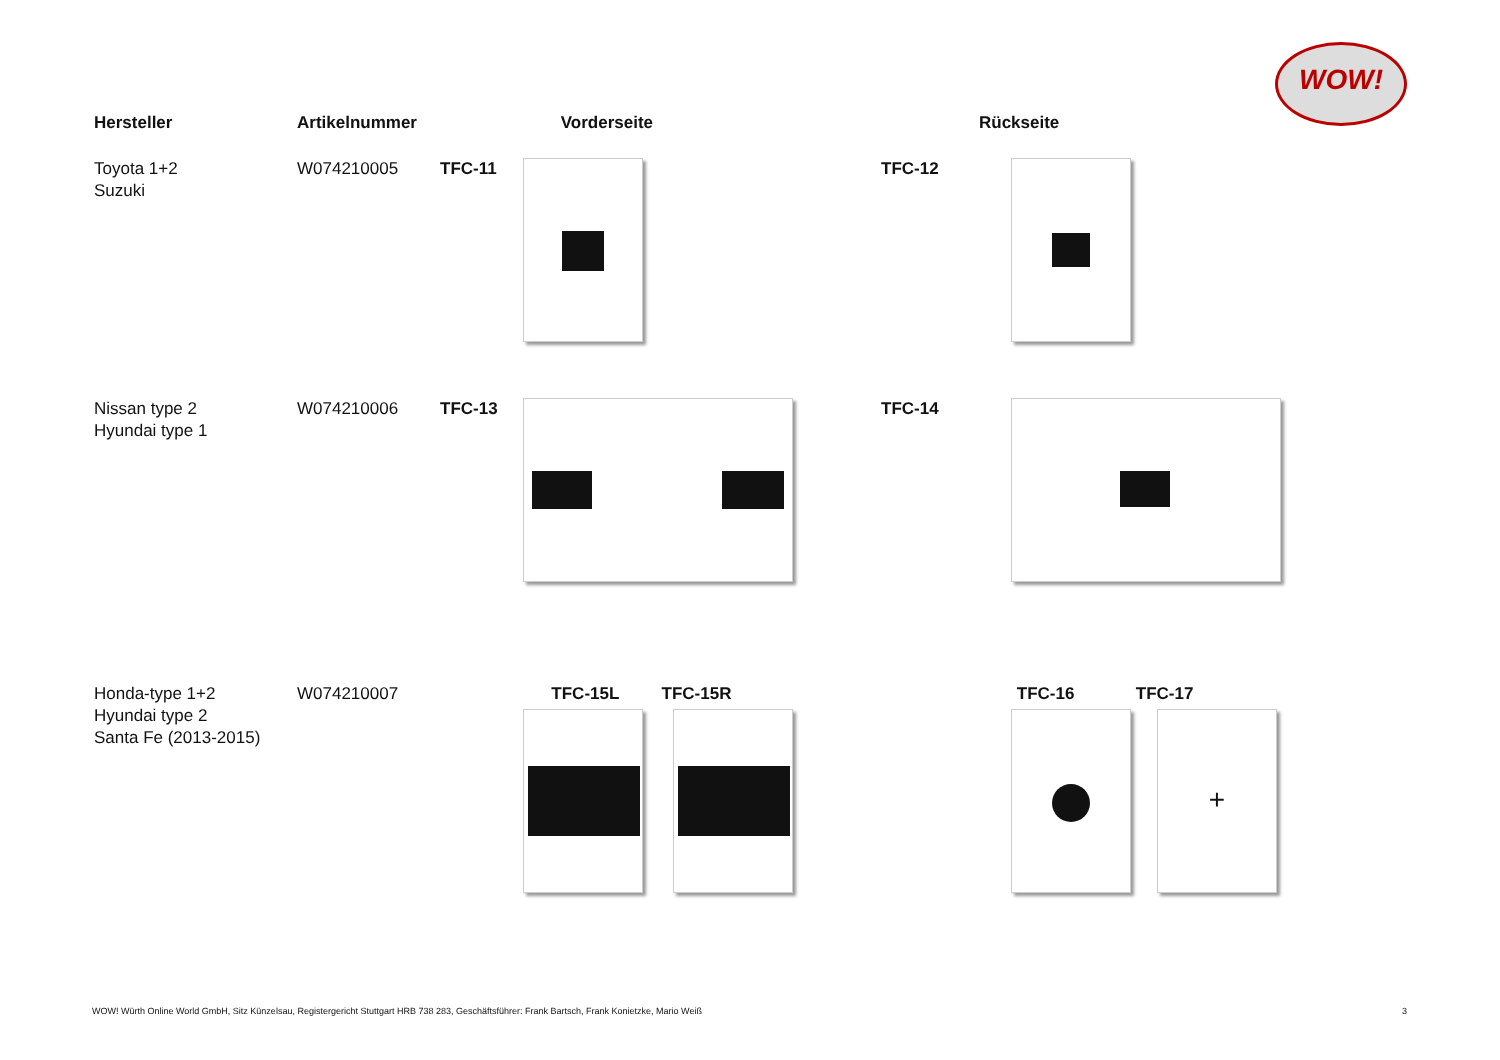WOW!
| Hersteller | Artikelnummer | | Vorderseite | | Rückseite |
| --- | --- | --- | --- | --- | --- |
| Toyota 1+2 Suzuki | W074210005 | TFC-11 | | TFC-12 | |
| Nissan type 2 Hyundai type 1 | W074210006 | TFC-13 | | TFC-14 | |
| Honda-type 1+2 Hyundai type 2 Santa Fe (2013-2015) | W074210007 | | TFC-15L TFC-15R | | TFC-16 TFC-17 + |
WOW! Würth Online World GmbH, Sitz Künzelsau, Registergericht Stuttgart HRB 738 283, Geschäftsführer: Frank Bartsch, Frank Konietzke, Mario Weiß
3